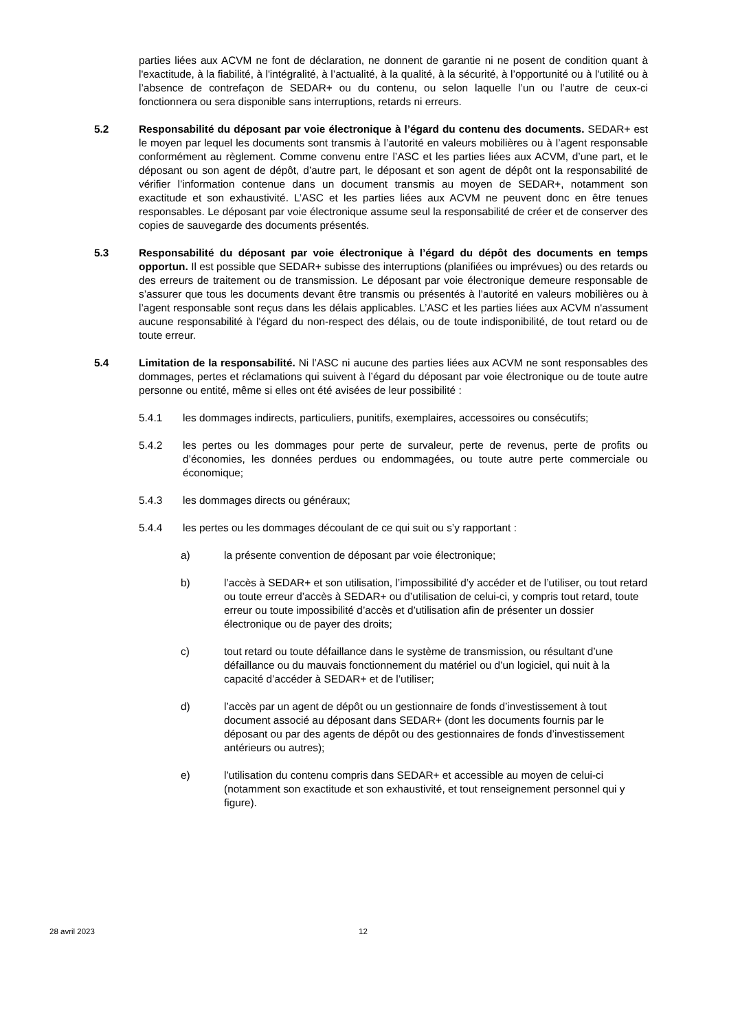parties liées aux ACVM ne font de déclaration, ne donnent de garantie ni ne posent de condition quant à l'exactitude, à la fiabilité, à l'intégralité, à l’actualité, à la qualité, à la sécurité, à l’opportunité ou à l'utilité ou à l’absence de contrefaçon de SEDAR+ ou du contenu, ou selon laquelle l’un ou l’autre de ceux-ci fonctionnera ou sera disponible sans interruptions, retards ni erreurs.
5.2 Responsabilité du déposant par voie électronique à l’égard du contenu des documents. SEDAR+ est le moyen par lequel les documents sont transmis à l’autorité en valeurs mobilières ou à l’agent responsable conformément au règlement. Comme convenu entre l’ASC et les parties liées aux ACVM, d’une part, et le déposant ou son agent de dépôt, d’autre part, le déposant et son agent de dépôt ont la responsabilité de vérifier l’information contenue dans un document transmis au moyen de SEDAR+, notamment son exactitude et son exhaustivité. L’ASC et les parties liées aux ACVM ne peuvent donc en être tenues responsables. Le déposant par voie électronique assume seul la responsabilité de créer et de conserver des copies de sauvegarde des documents présentés.
5.3 Responsabilité du déposant par voie électronique à l’égard du dépôt des documents en temps opportun. Il est possible que SEDAR+ subisse des interruptions (planifiées ou imprévues) ou des retards ou des erreurs de traitement ou de transmission. Le déposant par voie électronique demeure responsable de s’assurer que tous les documents devant être transmis ou présentés à l’autorité en valeurs mobilières ou à l’agent responsable sont reçus dans les délais applicables. L’ASC et les parties liées aux ACVM n'assument aucune responsabilité à l'égard du non-respect des délais, ou de toute indisponibilité, de tout retard ou de toute erreur.
5.4 Limitation de la responsabilité. Ni l’ASC ni aucune des parties liées aux ACVM ne sont responsables des dommages, pertes et réclamations qui suivent à l’égard du déposant par voie électronique ou de toute autre personne ou entité, même si elles ont été avisées de leur possibilité :
5.4.1 les dommages indirects, particuliers, punitifs, exemplaires, accessoires ou consécutifs;
5.4.2 les pertes ou les dommages pour perte de survaleur, perte de revenus, perte de profits ou d’économies, les données perdues ou endommagées, ou toute autre perte commerciale ou économique;
5.4.3 les dommages directs ou généraux;
5.4.4 les pertes ou les dommages découlant de ce qui suit ou s’y rapportant :
a) la présente convention de déposant par voie électronique;
b) l’accès à SEDAR+ et son utilisation, l’impossibilité d’y accéder et de l’utiliser, ou tout retard ou toute erreur d’accès à SEDAR+ ou d’utilisation de celui-ci, y compris tout retard, toute erreur ou toute impossibilité d’accès et d’utilisation afin de présenter un dossier électronique ou de payer des droits;
c) tout retard ou toute défaillance dans le système de transmission, ou résultant d’une défaillance ou du mauvais fonctionnement du matériel ou d’un logiciel, qui nuit à la capacité d’accéder à SEDAR+ et de l’utiliser;
d) l’accès par un agent de dépôt ou un gestionnaire de fonds d’investissement à tout document associé au déposant dans SEDAR+ (dont les documents fournis par le déposant ou par des agents de dépôt ou des gestionnaires de fonds d’investissement antérieurs ou autres);
e) l’utilisation du contenu compris dans SEDAR+ et accessible au moyen de celui-ci (notamment son exactitude et son exhaustivité, et tout renseignement personnel qui y figure).
28 avril 2023 12